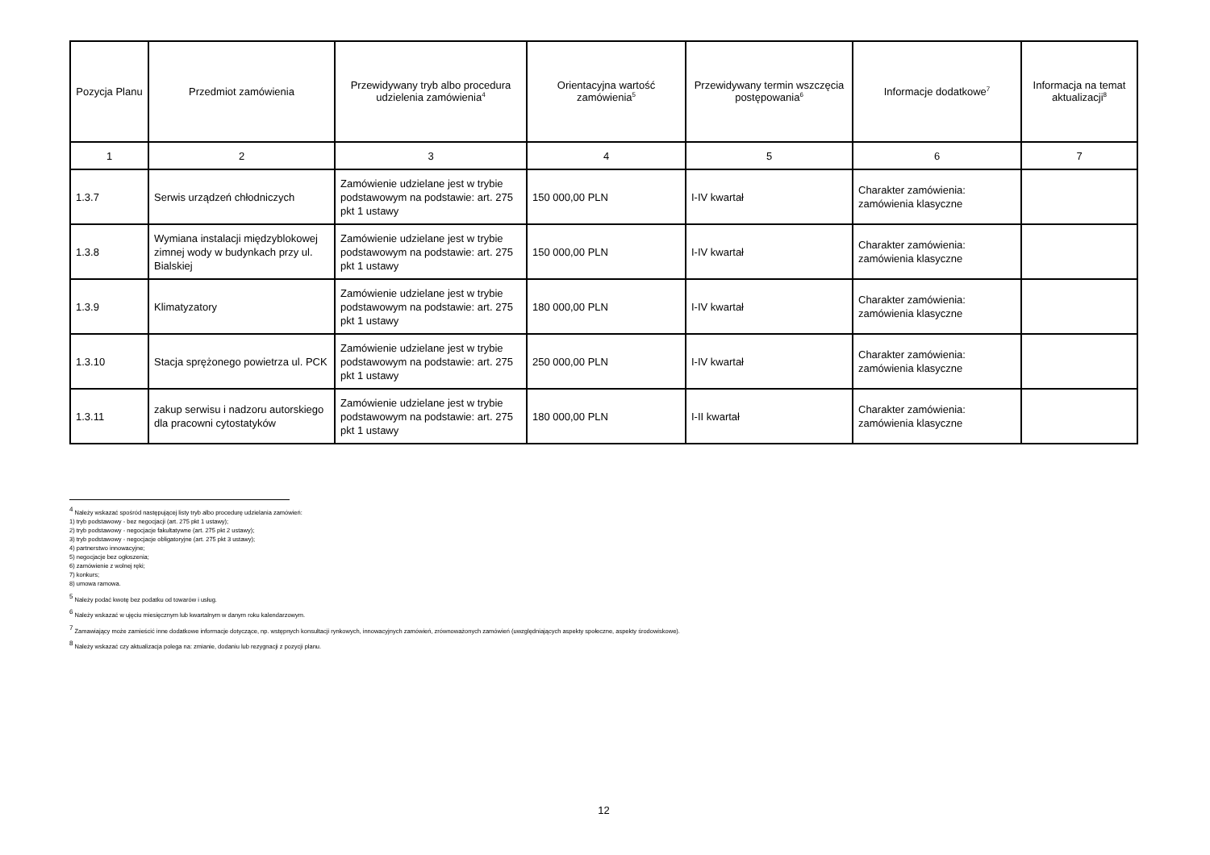| Pozycja Planu | Przedmiot zamówienia | Przewidywany tryb albo procedura udzielenia zamówienia<sup>4</sup> | Orientacyjna wartość zamówienia<sup>5</sup> | Przewidywany termin wszczęcia postępowania<sup>6</sup> | Informacje dodatkowe<sup>7</sup> | Informacja na temat aktualizacji<sup>8</sup> |
| --- | --- | --- | --- | --- | --- | --- |
| 1 | 2 | 3 | 4 | 5 | 6 | 7 |
| 1.3.7 | Serwis urządzeń chłodniczych | Zamówienie udzielane jest w trybie podstawowym na podstawie: art. 275 pkt 1 ustawy | 150 000,00 PLN | I-IV kwartał | Charakter zamówienia: zamówienia klasyczne | |
| 1.3.8 | Wymiana instalacji międzyblokowej zimnej wody w budynkach przy ul. Bialskiej | Zamówienie udzielane jest w trybie podstawowym na podstawie: art. 275 pkt 1 ustawy | 150 000,00 PLN | I-IV kwartał | Charakter zamówienia: zamówienia klasyczne | |
| 1.3.9 | Klimatyzatory | Zamówienie udzielane jest w trybie podstawowym na podstawie: art. 275 pkt 1 ustawy | 180 000,00 PLN | I-IV kwartał | Charakter zamówienia: zamówienia klasyczne | |
| 1.3.10 | Stacja sprężonego powietrza ul. PCK | Zamówienie udzielane jest w trybie podstawowym na podstawie: art. 275 pkt 1 ustawy | 250 000,00 PLN | I-IV kwartał | Charakter zamówienia: zamówienia klasyczne | |
| 1.3.11 | zakup serwisu i nadzoru autorskiego dla pracowni cytostatyków | Zamówienie udzielane jest w trybie podstawowym na podstawie: art. 275 pkt 1 ustawy | 180 000,00 PLN | I-II kwartał | Charakter zamówienia: zamówienia klasyczne | |
<sup>4</sup> Należy wskazać spośród następującej listy tryb albo procedurę udzielania zamówień:
1) tryb podstawowy - bez negocjacji (art. 275 pkt 1 ustawy);
2) tryb podstawowy - negocjacje fakultatywne (art. 275 pkt 2 ustawy);
3) tryb podstawowy - negocjacje obligatoryjne (art. 275 pkt 3 ustawy);
4) partnerstwo innowacyjne;
5) negocjacje bez ogłoszenia;
6) zamówienie z wolnej ręki;
7) konkurs;
8) umowa ramowa.
<sup>5</sup> Należy podać kwotę bez podatku od towarów i usług.
<sup>6</sup> Należy wskazać w ujęciu miesięcznym lub kwartalnym w danym roku kalendarzowym.
<sup>7</sup> Zamawiający może zamieścić inne dodatkowe informacje dotyczące, np. wstępnych konsultacji rynkowych, innowacyjnych zamówień, zrównoważonych zamówień (uwzględniających aspekty społeczne, aspekty środowiskowe).
<sup>8</sup> Należy wskazać czy aktualizacja polega na: zmianie, dodaniu lub rezygnacji z pozycji planu.
12